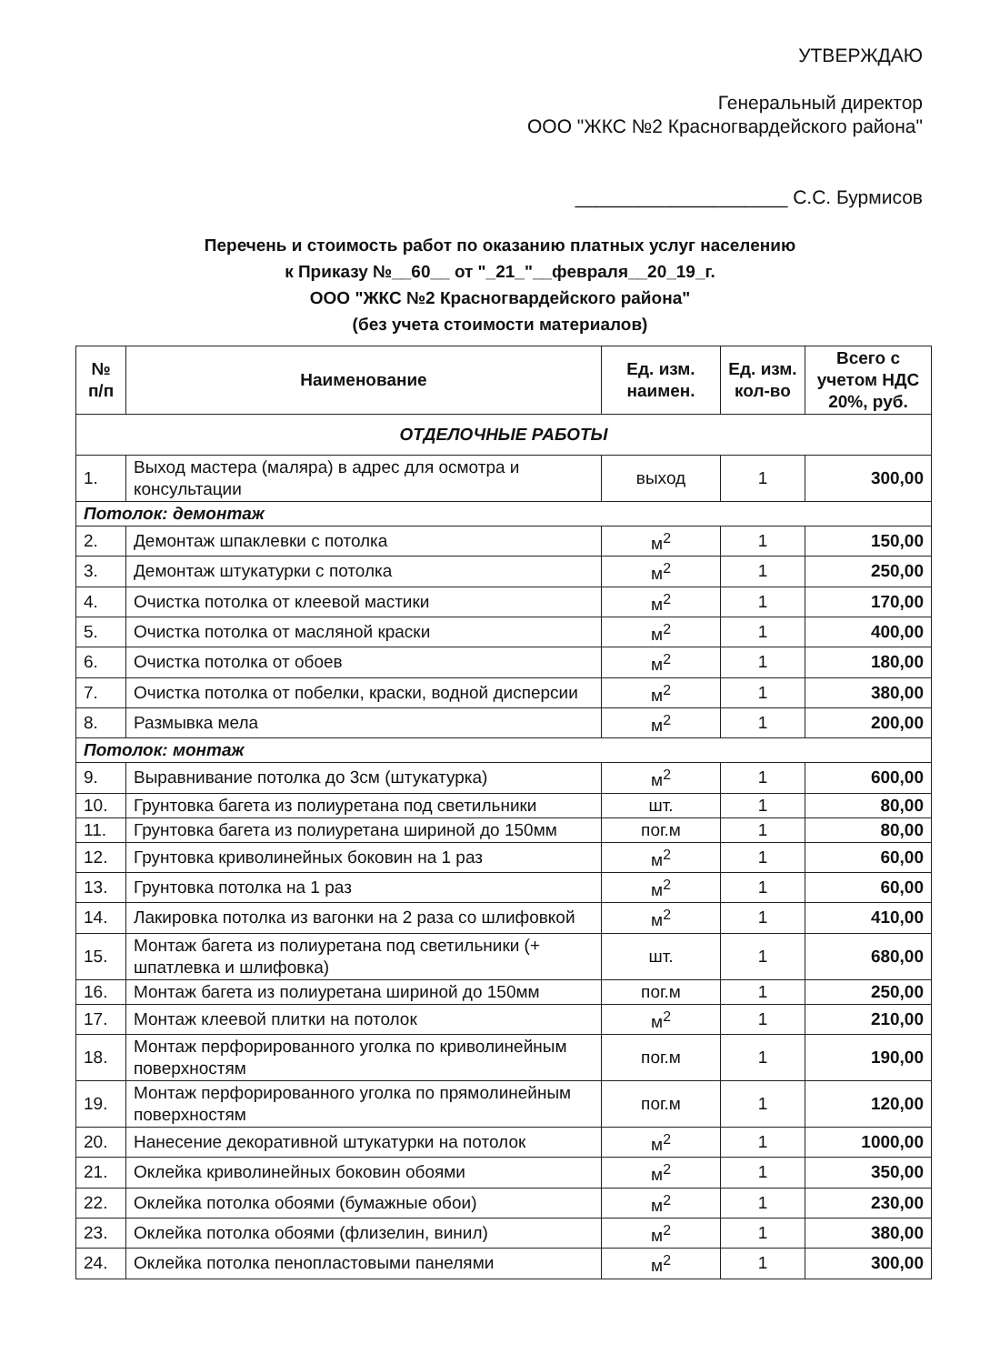УТВЕРЖДАЮ
Генеральный директор
ООО "ЖКС №2 Красногвардейского района"
____________________ С.С. Бурмисов
Перечень и стоимость работ по оказанию платных услуг населению
к Приказу №__60__ от "_21_"__февраля__20_19_г.
ООО "ЖКС №2 Красногвардейского района"
(без учета стоимости материалов)
| № п/п | Наименование | Ед. изм. наимен. | Ед. изм. кол-во | Всего с учетом НДС 20%, руб. |
| --- | --- | --- | --- | --- |
| ОТДЕЛОЧНЫЕ РАБОТЫ | | | | |
| 1. | Выход мастера (маляра) в адрес для осмотра и консультации | выход | 1 | 300,00 |
| Потолок: демонтаж | | | | |
| 2. | Демонтаж шпаклевки с потолка | м<sup>2</sup> | 1 | 150,00 |
| 3. | Демонтаж штукатурки с потолка | м<sup>2</sup> | 1 | 250,00 |
| 4. | Очистка потолка от клеевой мастики | м<sup>2</sup> | 1 | 170,00 |
| 5. | Очистка потолка от масляной краски | м<sup>2</sup> | 1 | 400,00 |
| 6. | Очистка потолка от обоев | м<sup>2</sup> | 1 | 180,00 |
| 7. | Очистка потолка от побелки, краски, водной дисперсии | м<sup>2</sup> | 1 | 380,00 |
| 8. | Размывка мела | м<sup>2</sup> | 1 | 200,00 |
| Потолок: монтаж | | | | |
| 9. | Выравнивание потолка до 3см (штукатурка) | м<sup>2</sup> | 1 | 600,00 |
| 10. | Грунтовка багета из полиуретана под светильники | шт. | 1 | 80,00 |
| 11. | Грунтовка багета из полиуретана шириной до 150мм | пог.м | 1 | 80,00 |
| 12. | Грунтовка криволинейных боковин на 1 раз | м<sup>2</sup> | 1 | 60,00 |
| 13. | Грунтовка потолка на 1 раз | м<sup>2</sup> | 1 | 60,00 |
| 14. | Лакировка потолка из вагонки на 2 раза со шлифовкой | м<sup>2</sup> | 1 | 410,00 |
| 15. | Монтаж багета из полиуретана под светильники (+ шпатлевка и шлифовка) | шт. | 1 | 680,00 |
| 16. | Монтаж багета из полиуретана шириной до 150мм | пог.м | 1 | 250,00 |
| 17. | Монтаж клеевой плитки на потолок | м<sup>2</sup> | 1 | 210,00 |
| 18. | Монтаж перфорированного уголка по криволинейным поверхностям | пог.м | 1 | 190,00 |
| 19. | Монтаж перфорированного уголка по прямолинейным поверхностям | пог.м | 1 | 120,00 |
| 20. | Нанесение декоративной штукатурки на потолок | м<sup>2</sup> | 1 | 1000,00 |
| 21. | Оклейка криволинейных боковин обоями | м<sup>2</sup> | 1 | 350,00 |
| 22. | Оклейка потолка обоями (бумажные обои) | м<sup>2</sup> | 1 | 230,00 |
| 23. | Оклейка потолка обоями (флизелин, винил) | м<sup>2</sup> | 1 | 380,00 |
| 24. | Оклейка потолка пенопластовыми панелями | м<sup>2</sup> | 1 | 300,00 |